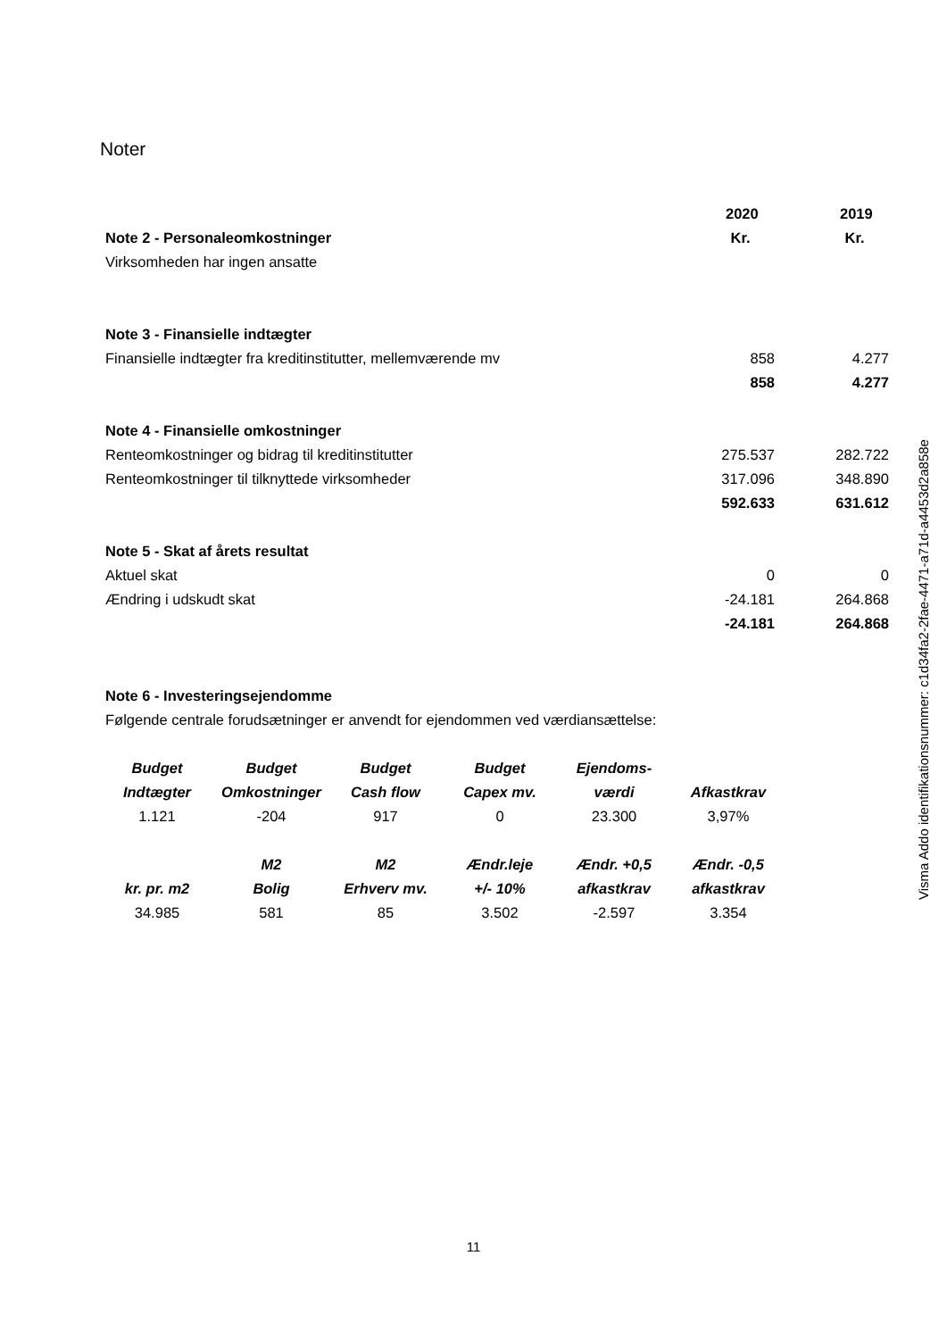Noter
| | 2020 | 2019 |
| Note 2 - Personaleomkostninger | Kr. | Kr. |
| Virksomheden har ingen ansatte | | |
| Note 3 - Finansielle indtægter | | |
| Finansielle indtægter fra kreditinstitutter, mellemværende mv | 858 | 4.277 |
| | 858 | 4.277 |
| Note 4 - Finansielle omkostninger | | |
| Renteomkostninger og bidrag til kreditinstitutter | 275.537 | 282.722 |
| Renteomkostninger til tilknyttede virksomheder | 317.096 | 348.890 |
| | 592.633 | 631.612 |
| Note 5 - Skat af årets resultat | | |
| Aktuel skat | 0 | 0 |
| Ændring i udskudt skat | -24.181 | 264.868 |
| | -24.181 | 264.868 |
| Note 6 - Investeringsejendomme | | |
| Følgende centrale forudsætninger er anvendt for ejendommen ved værdiansættelse: | | |
| Budget | Budget | Budget | Budget | Ejendoms- | |
| Indtægter | Omkostninger | Cash flow | Capex mv. | værdi | Afkastkrav |
| 1.121 | -204 | 917 | 0 | 23.300 | 3,97% |
| | M2 | M2 | Ændr.leje | Ændr. +0,5 | Ændr. -0,5 |
| kr. pr. m2 | Bolig | Erhverv mv. | +/- 10% | afkastkrav | afkastkrav |
| 34.985 | 581 | 85 | 3.502 | -2.597 | 3.354 |
Visma Addo identifikationsnummer: c1d34fa2-2fae-4471-a71d-a4453d2a858e
11